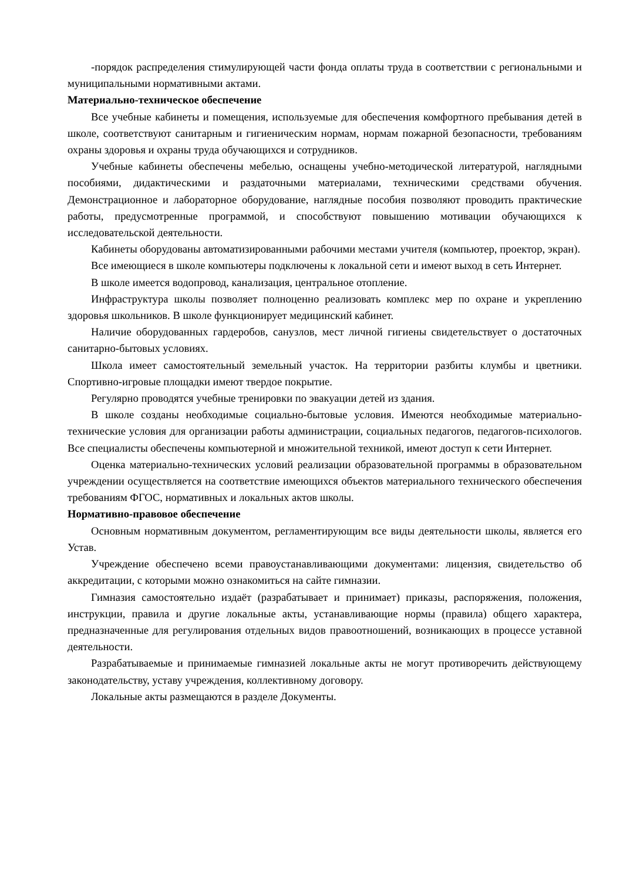-порядок распределения стимулирующей части фонда оплаты труда в соответствии с региональными и муниципальными нормативными актами.
Материально-техническое обеспечение
Все учебные кабинеты и помещения, используемые для обеспечения комфортного пребывания детей в школе, соответствуют санитарным и гигиеническим нормам, нормам пожарной безопасности, требованиям охраны здоровья и охраны труда обучающихся и сотрудников.
Учебные кабинеты обеспечены мебелью, оснащены учебно-методической литературой, наглядными пособиями, дидактическими и раздаточными материалами, техническими средствами обучения. Демонстрационное и лабораторное оборудование, наглядные пособия позволяют проводить практические работы, предусмотренные программой, и способствуют повышению мотивации обучающихся к исследовательской деятельности.
Кабинеты оборудованы автоматизированными рабочими местами учителя (компьютер, проектор, экран).
Все имеющиеся в школе компьютеры подключены к локальной сети и имеют выход в сеть Интернет.
В школе имеется водопровод, канализация, центральное отопление.
Инфраструктура школы позволяет полноценно реализовать комплекс мер по охране и укреплению здоровья школьников. В школе функционирует медицинский кабинет.
Наличие оборудованных гардеробов, санузлов, мест личной гигиены свидетельствует о достаточных санитарно-бытовых условиях.
Школа имеет самостоятельный земельный участок. На территории разбиты клумбы и цветники. Спортивно-игровые площадки имеют твердое покрытие.
Регулярно проводятся учебные тренировки по эвакуации детей из здания.
В школе созданы необходимые социально-бытовые условия. Имеются необходимые материально-технические условия для организации работы администрации, социальных педагогов, педагогов-психологов. Все специалисты обеспечены компьютерной и множительной техникой, имеют доступ к сети Интернет.
Оценка материально-технических условий реализации образовательной программы в образовательном учреждении осуществляется на соответствие имеющихся объектов материального технического обеспечения требованиям ФГОС, нормативных и локальных актов школы.
Нормативно-правовое обеспечение
Основным нормативным документом, регламентирующим все виды деятельности школы, является его Устав.
Учреждение обеспечено всеми правоустанавливающими документами: лицензия, свидетельство об аккредитации, с которыми можно ознакомиться на сайте гимназии.
Гимназия самостоятельно издаёт (разрабатывает и принимает) приказы, распоряжения, положения, инструкции, правила и другие локальные акты, устанавливающие нормы (правила) общего характера, предназначенные для регулирования отдельных видов правоотношений, возникающих в процессе уставной деятельности.
Разрабатываемые и принимаемые гимназией локальные акты не могут противоречить действующему законодательству, уставу учреждения, коллективному договору.
Локальные акты размещаются в разделе Документы.